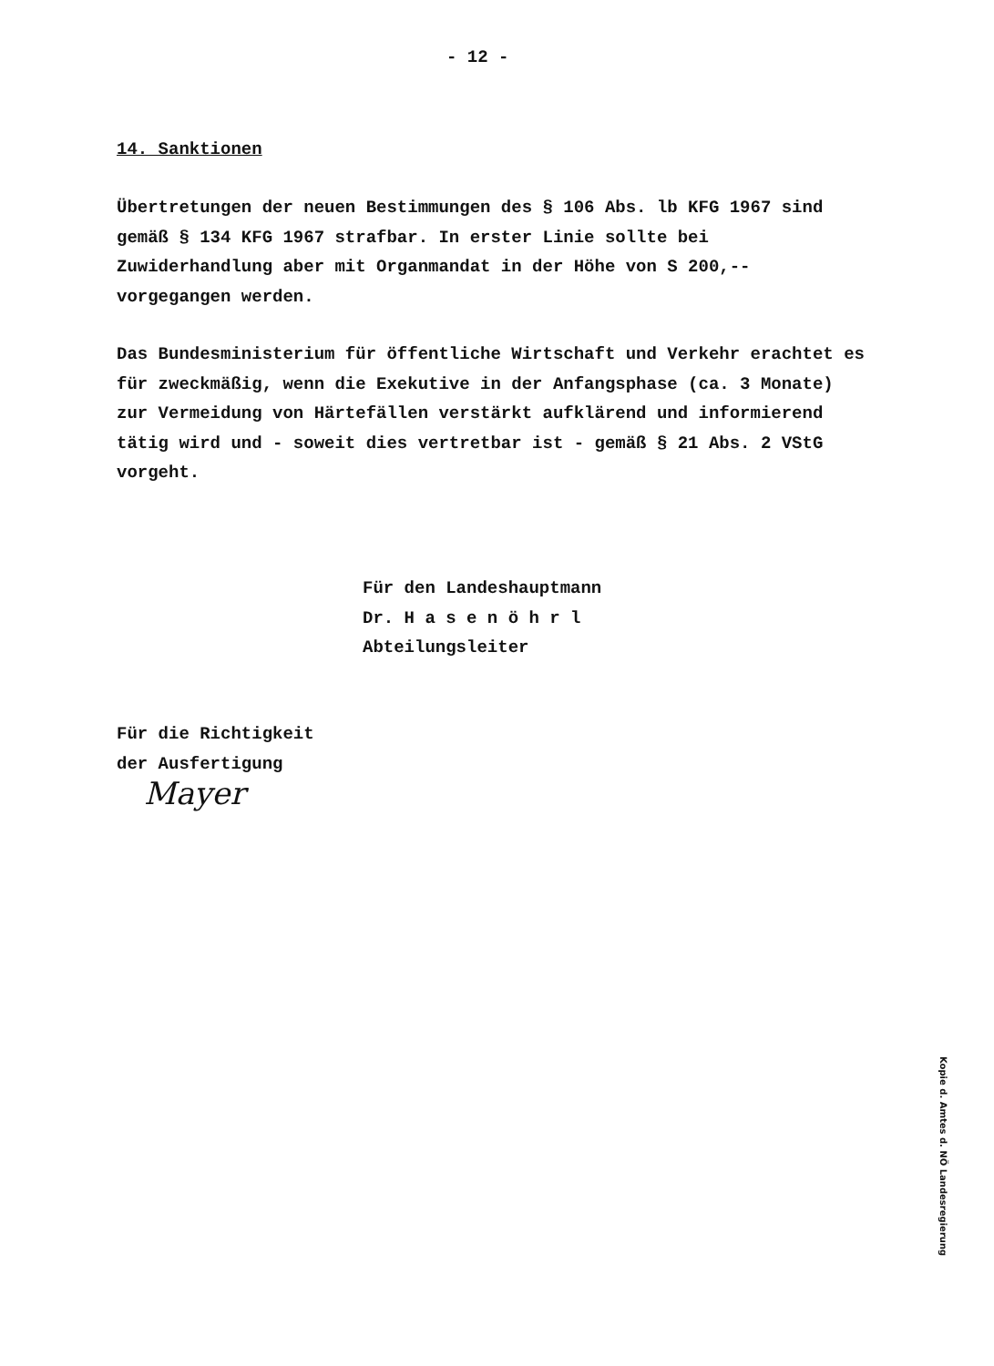- 12 -
14. Sanktionen
Übertretungen der neuen Bestimmungen des § 106 Abs. lb KFG 1967 sind gemäß § 134 KFG 1967 strafbar. In erster Linie sollte bei Zuwiderhandlung aber mit Organmandat in der Höhe von S 200,-- vorgegangen werden.
Das Bundesministerium für öffentliche Wirtschaft und Verkehr erachtet es für zweckmäßig, wenn die Exekutive in der Anfangsphase (ca. 3 Monate) zur Vermeidung von Härtefällen verstärkt aufklärend und informierend tätig wird und - soweit dies vertretbar ist - gemäß § 21 Abs. 2 VStG vorgeht.
Für den Landeshauptmann
Dr. H a s e n ö h r l
Abteilungsleiter
Für die Richtigkeit
der Ausfertigung
Mayer
Kopie d. Amtes d. NÖ Landesregierung